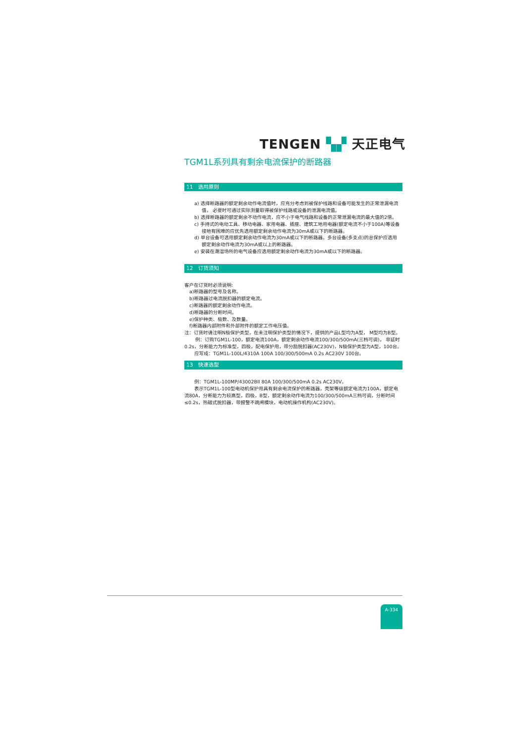TENGEN ▚▞ 天正电气
TGM1L系列具有剩余电流保护的断路器
11　选用原则
a) 选择断路器的额定剩余动作电流值时，应充分考虑到被保护线路和设备可能发生的正常泄漏电流值， 必要时可通过实际测量取得被保护线路或设备的泄漏电流值。
b) 选择断路器的额定剩余不动作电流，应不小于电气线路和设备的正常泄漏电流的最大值的2倍。
c) 手持式的电动工具、移动电器、家用电器、插座、建筑工地用电器(额定电流不小于100A)等设备接地有困难的应优先选用额定剩余动作电流为30mA或以下的断路器。
d) 单台设备可选用额定剩余动作电流为30mA或以下的断路器。多台设备(多支点)的总保护应选用额定剩余动作电流为30mA或以上的断路器。
e) 安装在潮湿场所的电气设备应选用额定剩余动作电流为30mA或以下的断路器。
12　订货须知
客户在订货时必须说明:
a)断路器的型号及名称。
b)断路器过电流脱扣器的额定电流。
c)断路器的额定剩余动作电流。
d)断路器的分断时间。
e)保护种类、极数、及数量。
f)断路器内部附件和外部附件的额定工作电压值。
注：订货时请注明N极保护类型，在未注明保护类型的情况下，提供的产品L型均为A型， M型均为B型。
例：订购TGM1L-100，额定电流100A，额定剩余动作电流100/300/500mA(三档可调)， 非延时0.2s，分断能力为标准型，四极，配电保护用，带分励脱扣器(AC230V)，N极保护类型为A型，100台。
应写成：TGM1L-100L/4310A 100A 100/300/500mA 0.2s AC230V 100台。
13　快速选型
例：TGM1L-100MP/43002BII 80A 100/300/500mA 0.2s AC230V。
表示TGM1L-100型电动机保护用具有剩余电流保护的断路器，壳架等级额定电流为100A，额定电流80A，分断能力为较高型，四极，B型，额定剩余动作电流为100/300/500mA三档可调，分断时间≤0.2s，热磁式脱扣器，带报警不跳闸模块，电动机操作机构(AC230V)。
A-334